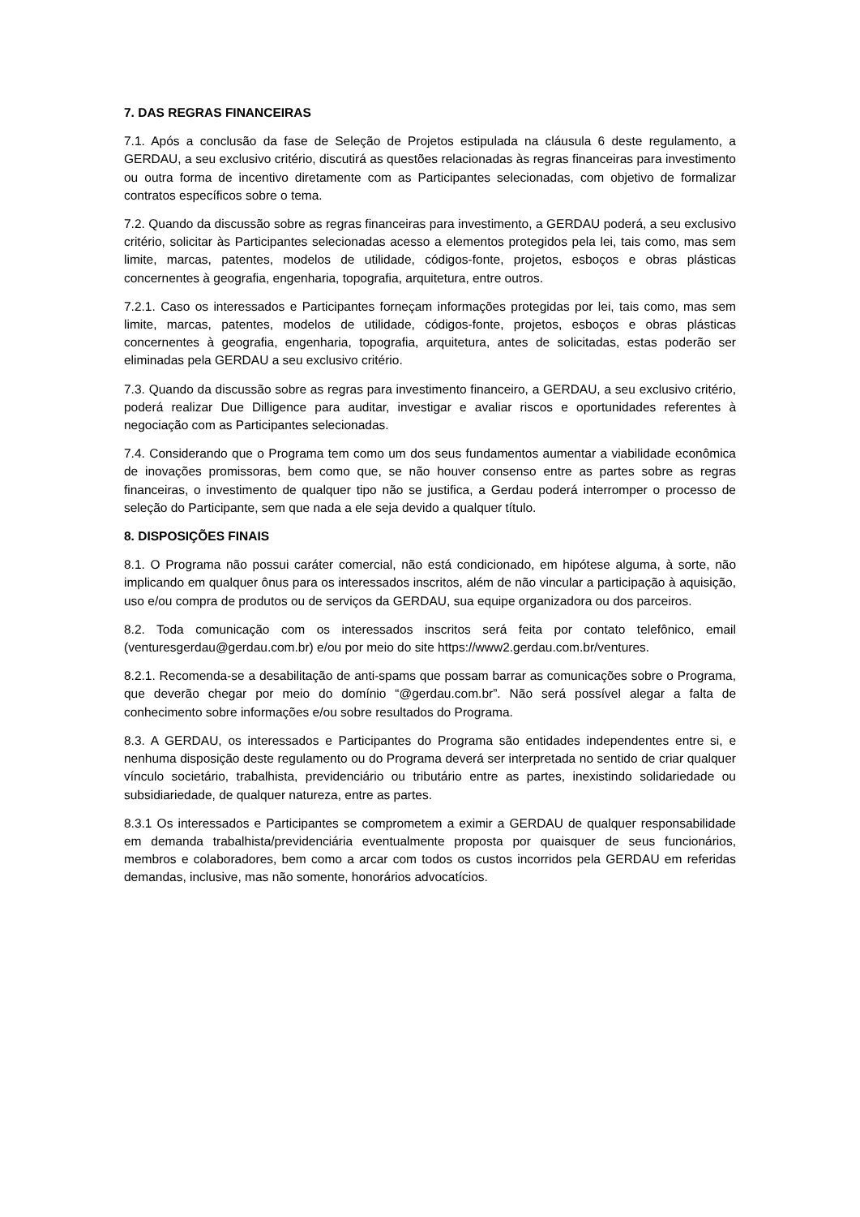7. DAS REGRAS FINANCEIRAS
7.1. Após a conclusão da fase de Seleção de Projetos estipulada na cláusula 6 deste regulamento, a GERDAU, a seu exclusivo critério, discutirá as questões relacionadas às regras financeiras para investimento ou outra forma de incentivo diretamente com as Participantes selecionadas, com objetivo de formalizar contratos específicos sobre o tema.
7.2. Quando da discussão sobre as regras financeiras para investimento, a GERDAU poderá, a seu exclusivo critério, solicitar às Participantes selecionadas acesso a elementos protegidos pela lei, tais como, mas sem limite, marcas, patentes, modelos de utilidade, códigos-fonte, projetos, esboços e obras plásticas concernentes à geografia, engenharia, topografia, arquitetura, entre outros.
7.2.1. Caso os interessados e Participantes forneçam informações protegidas por lei, tais como, mas sem limite, marcas, patentes, modelos de utilidade, códigos-fonte, projetos, esboços e obras plásticas concernentes à geografia, engenharia, topografia, arquitetura, antes de solicitadas, estas poderão ser eliminadas pela GERDAU a seu exclusivo critério.
7.3. Quando da discussão sobre as regras para investimento financeiro, a GERDAU, a seu exclusivo critério, poderá realizar Due Dilligence para auditar, investigar e avaliar riscos e oportunidades referentes à negociação com as Participantes selecionadas.
7.4. Considerando que o Programa tem como um dos seus fundamentos aumentar a viabilidade econômica de inovações promissoras, bem como que, se não houver consenso entre as partes sobre as regras financeiras, o investimento de qualquer tipo não se justifica, a Gerdau poderá interromper o processo de seleção do Participante, sem que nada a ele seja devido a qualquer título.
8. DISPOSIÇÕES FINAIS
8.1. O Programa não possui caráter comercial, não está condicionado, em hipótese alguma, à sorte, não implicando em qualquer ônus para os interessados inscritos, além de não vincular a participação à aquisição, uso e/ou compra de produtos ou de serviços da GERDAU, sua equipe organizadora ou dos parceiros.
8.2. Toda comunicação com os interessados inscritos será feita por contato telefônico, email (venturesgerdau@gerdau.com.br) e/ou por meio do site https://www2.gerdau.com.br/ventures.
8.2.1. Recomenda-se a desabilitação de anti-spams que possam barrar as comunicações sobre o Programa, que deverão chegar por meio do domínio “@gerdau.com.br”. Não será possível alegar a falta de conhecimento sobre informações e/ou sobre resultados do Programa.
8.3. A GERDAU, os interessados e Participantes do Programa são entidades independentes entre si, e nenhuma disposição deste regulamento ou do Programa deverá ser interpretada no sentido de criar qualquer vínculo societário, trabalhista, previdenciário ou tributário entre as partes, inexistindo solidariedade ou subsidiariedade, de qualquer natureza, entre as partes.
8.3.1 Os interessados e Participantes se comprometem a eximir a GERDAU de qualquer responsabilidade em demanda trabalhista/previdenciária eventualmente proposta por quaisquer de seus funcionários, membros e colaboradores, bem como a arcar com todos os custos incorridos pela GERDAU em referidas demandas, inclusive, mas não somente, honorários advocatícios.